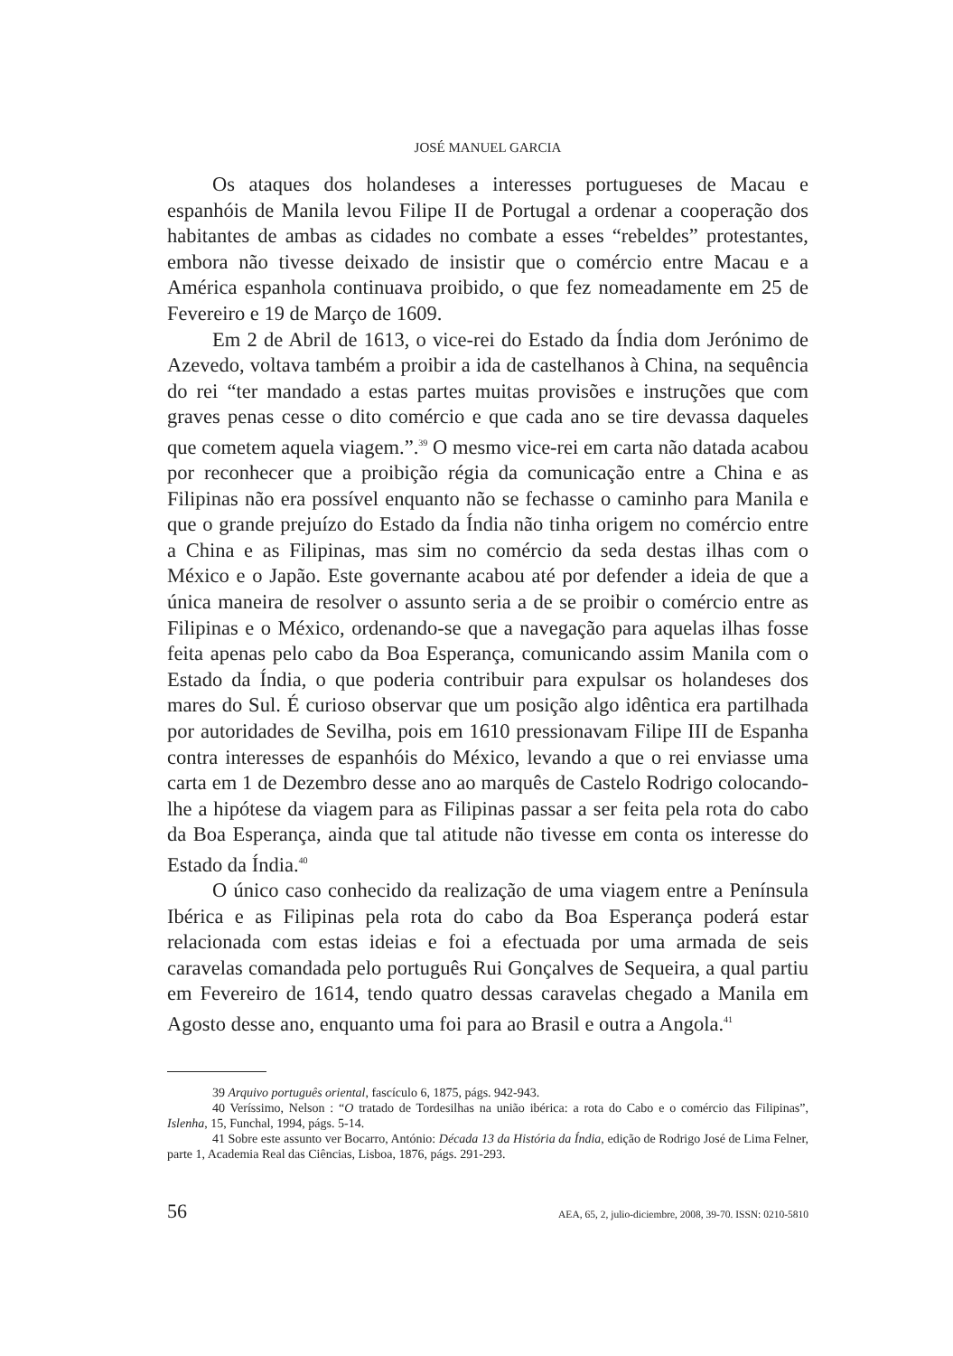JOSÉ MANUEL GARCIA
Os ataques dos holandeses a interesses portugueses de Macau e espanhóis de Manila levou Filipe II de Portugal a ordenar a cooperação dos habitantes de ambas as cidades no combate a esses “rebeldes” protestantes, embora não tivesse deixado de insistir que o comércio entre Macau e a América espanhola continuava proibido, o que fez nomeadamente em 25 de Fevereiro e 19 de Março de 1609.
Em 2 de Abril de 1613, o vice-rei do Estado da Índia dom Jerónimo de Azevedo, voltava também a proibir a ida de castelhanos à China, na sequência do rei “ter mandado a estas partes muitas provisões e instruções que com graves penas cesse o dito comércio e que cada ano se tire devassa daqueles que cometem aquela viagem.”.<sup>39</sup> O mesmo vice-rei em carta não datada acabou por reconhecer que a proibição régia da comunicação entre a China e as Filipinas não era possível enquanto não se fechasse o caminho para Manila e que o grande prejuízo do Estado da Índia não tinha origem no comércio entre a China e as Filipinas, mas sim no comércio da seda destas ilhas com o México e o Japão. Este governante acabou até por defender a ideia de que a única maneira de resolver o assunto seria a de se proibir o comércio entre as Filipinas e o México, ordenando-se que a navegação para aquelas ilhas fosse feita apenas pelo cabo da Boa Esperança, comunicando assim Manila com o Estado da Índia, o que poderia contribuir para expulsar os holandeses dos mares do Sul. É curioso observar que um posição algo idêntica era partilhada por autoridades de Sevilha, pois em 1610 pressionavam Filipe III de Espanha contra interesses de espanhóis do México, levando a que o rei enviasse uma carta em 1 de Dezembro desse ano ao marquês de Castelo Rodrigo colocando-lhe a hipótese da viagem para as Filipinas passar a ser feita pela rota do cabo da Boa Esperança, ainda que tal atitude não tivesse em conta os interesse do Estado da Índia.<sup>40</sup>
O único caso conhecido da realização de uma viagem entre a Península Ibérica e as Filipinas pela rota do cabo da Boa Esperança poderá estar relacionada com estas ideias e foi a efectuada por uma armada de seis caravelas comandada pelo português Rui Gonçalves de Sequeira, a qual partiu em Fevereiro de 1614, tendo quatro dessas caravelas chegado a Manila em Agosto desse ano, enquanto uma foi para ao Brasil e outra a Angola.<sup>41</sup>
39 Arquivo português oriental, fascículo 6, 1875, págs. 942-943.
40 Veríssimo, Nelson : “O tratado de Tordesilhas na união ibérica: a rota do Cabo e o comércio das Filipinas”, Islenha, 15, Funchal, 1994, págs. 5-14.
41 Sobre este assunto ver Bocarro, António: Década 13 da História da Índia, edição de Rodrigo José de Lima Felner, parte 1, Academia Real das Ciências, Lisboa, 1876, págs. 291-293.
56 AEA, 65, 2, julio-diciembre, 2008, 39-70. ISSN: 0210-5810